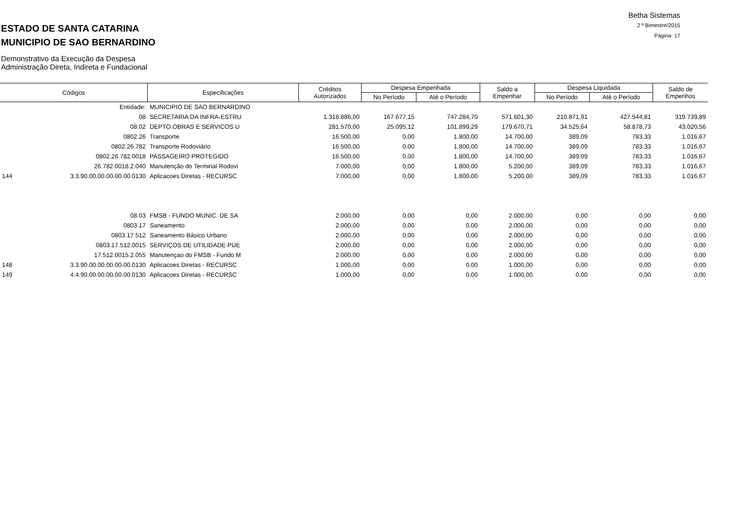Betha Sistemas
2 º Bimestre/2015
Página: 17
ESTADO DE SANTA CATARINA
MUNICIPIO DE SAO BERNARDINO
Demonstrativo da Execução da Despesa
Administração Direta, Indireta e Fundacional
| Códigos | | Especificações | Créditos Autorizados | Despesa Empenhada | | Saldo a Empenhar | Despesa Liquidada | | Saldo de Empenhos |
| --- | --- | --- | --- | --- | --- | --- | --- | --- | --- |
| | | | | No Período | Até o Período | | No Período | Até o Período | |
| | Entidade: | MUNICIPIO DE SAO BERNARDINO | | | | | | | |
| | 08 | SECRETARIA DA INFRA-ESTRU | 1.318.886,00 | 167.677,15 | 747.284,70 | 571.601,30 | 210.871,91 | 427.544,81 | 319.739,89 |
| | 08.02 | DEPTO.OBRAS E SERVICOS U | 281.570,00 | 25.095,12 | 101.899,29 | 179.670,71 | 34.525,64 | 58.878,73 | 43.020,56 |
| | 0802.26 | Transporte | 16.500,00 | 0,00 | 1.800,00 | 14.700,00 | 389,09 | 783,33 | 1.016,67 |
| | 0802.26.782 | Transporte Rodoviário | 16.500,00 | 0,00 | 1.800,00 | 14.700,00 | 389,09 | 783,33 | 1.016,67 |
| | 0802.26.782.0018 | PASSAGEIRO PROTEGIDO | 16.500,00 | 0,00 | 1.800,00 | 14.700,00 | 389,09 | 783,33 | 1.016,67 |
| | 26.782.0018.2.040 | Manutenção do Terminal Rodovi | 7.000,00 | 0,00 | 1.800,00 | 5.200,00 | 389,09 | 783,33 | 1.016,67 |
| 144 | 3.3.90.00.00.00.00.00.0130 | Aplicacoes Diretas - RECURSC | 7.000,00 | 0,00 | 1.800,00 | 5.200,00 | 389,09 | 783,33 | 1.016,67 |
| | 08.03 | FMSB - FUNDO MUNIC. DE SA | 2.000,00 | 0,00 | 0,00 | 2.000,00 | 0,00 | 0,00 | 0,00 |
| | 0803.17 | Saneamento | 2.000,00 | 0,00 | 0,00 | 2.000,00 | 0,00 | 0,00 | 0,00 |
| | 0803.17.512 | Saneamento Básico Urbano | 2.000,00 | 0,00 | 0,00 | 2.000,00 | 0,00 | 0,00 | 0,00 |
| | 0803.17.512.0015 | SERVIÇOS DE UTILIDADE PÚE | 2.000,00 | 0,00 | 0,00 | 2.000,00 | 0,00 | 0,00 | 0,00 |
| | 17.512.0015.2.055 | Manutençao do FMSB - Fundo M | 2.000,00 | 0,00 | 0,00 | 2.000,00 | 0,00 | 0,00 | 0,00 |
| 148 | 3.3.90.00.00.00.00.00.0130 | Aplicacoes Diretas - RECURSC | 1.000,00 | 0,00 | 0,00 | 1.000,00 | 0,00 | 0,00 | 0,00 |
| 149 | 4.4.90.00.00.00.00.00.0130 | Aplicacoes Diretas - RECURSC | 1.000,00 | 0,00 | 0,00 | 1.000,00 | 0,00 | 0,00 | 0,00 |